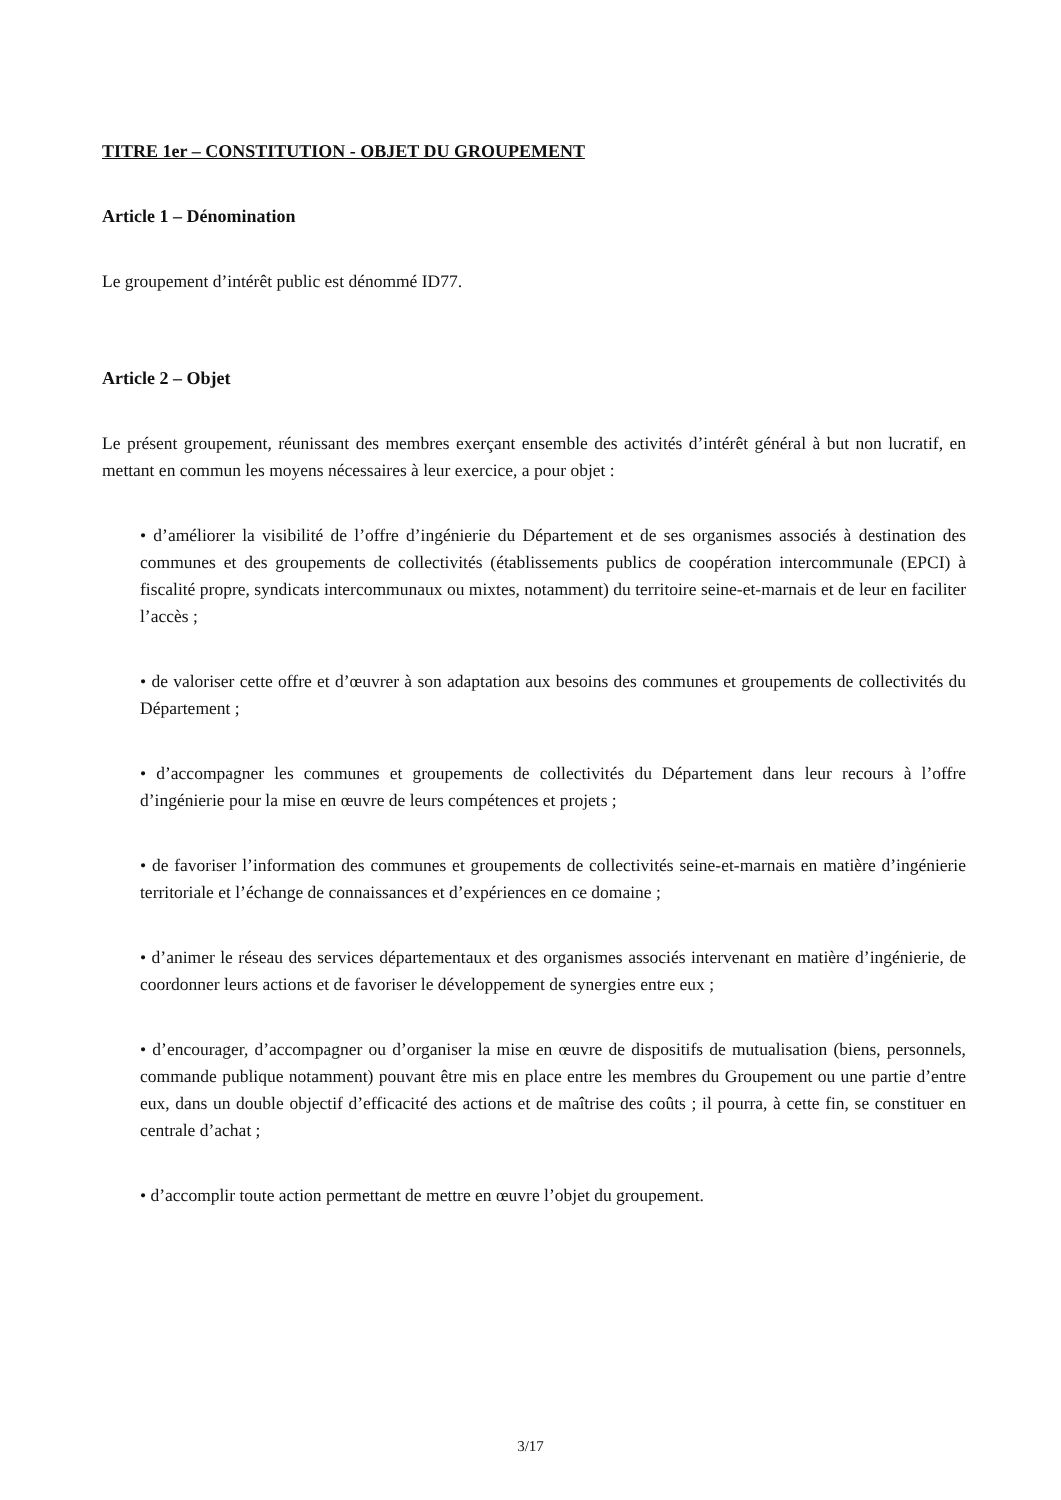TITRE 1er – CONSTITUTION - OBJET DU GROUPEMENT
Article 1 – Dénomination
Le groupement d’intérêt public est dénommé ID77.
Article 2 – Objet
Le présent groupement, réunissant des membres exerçant ensemble des activités d’intérêt général à but non lucratif, en mettant en commun les moyens nécessaires à leur exercice, a pour objet :
• d’améliorer la visibilité de l’offre d’ingénierie du Département et de ses organismes associés à destination des communes et des groupements de collectivités (établissements publics de coopération intercommunale (EPCI) à fiscalité propre, syndicats intercommunaux ou mixtes, notamment) du territoire seine-et-marnais et de leur en faciliter l’accès ;
• de valoriser cette offre et d’œuvrer à son adaptation aux besoins des communes et groupements de collectivités du Département ;
• d’accompagner les communes et groupements de collectivités du Département dans leur recours à l’offre d’ingénierie pour la mise en œuvre de leurs compétences et projets ;
• de favoriser l’information des communes et groupements de collectivités seine-et-marnais en matière d’ingénierie territoriale et l’échange de connaissances et d’expériences en ce domaine ;
• d’animer le réseau des services départementaux et des organismes associés intervenant en matière d’ingénierie, de coordonner leurs actions et de favoriser le développement de synergies entre eux ;
• d’encourager, d’accompagner ou d’organiser la mise en œuvre de dispositifs de mutualisation (biens, personnels, commande publique notamment) pouvant être mis en place entre les membres du Groupement ou une partie d’entre eux, dans un double objectif d’efficacité des actions et de maîtrise des coûts ; il pourra, à cette fin, se constituer en centrale d’achat ;
• d’accomplir toute action permettant de mettre en œuvre l’objet du groupement.
3/17